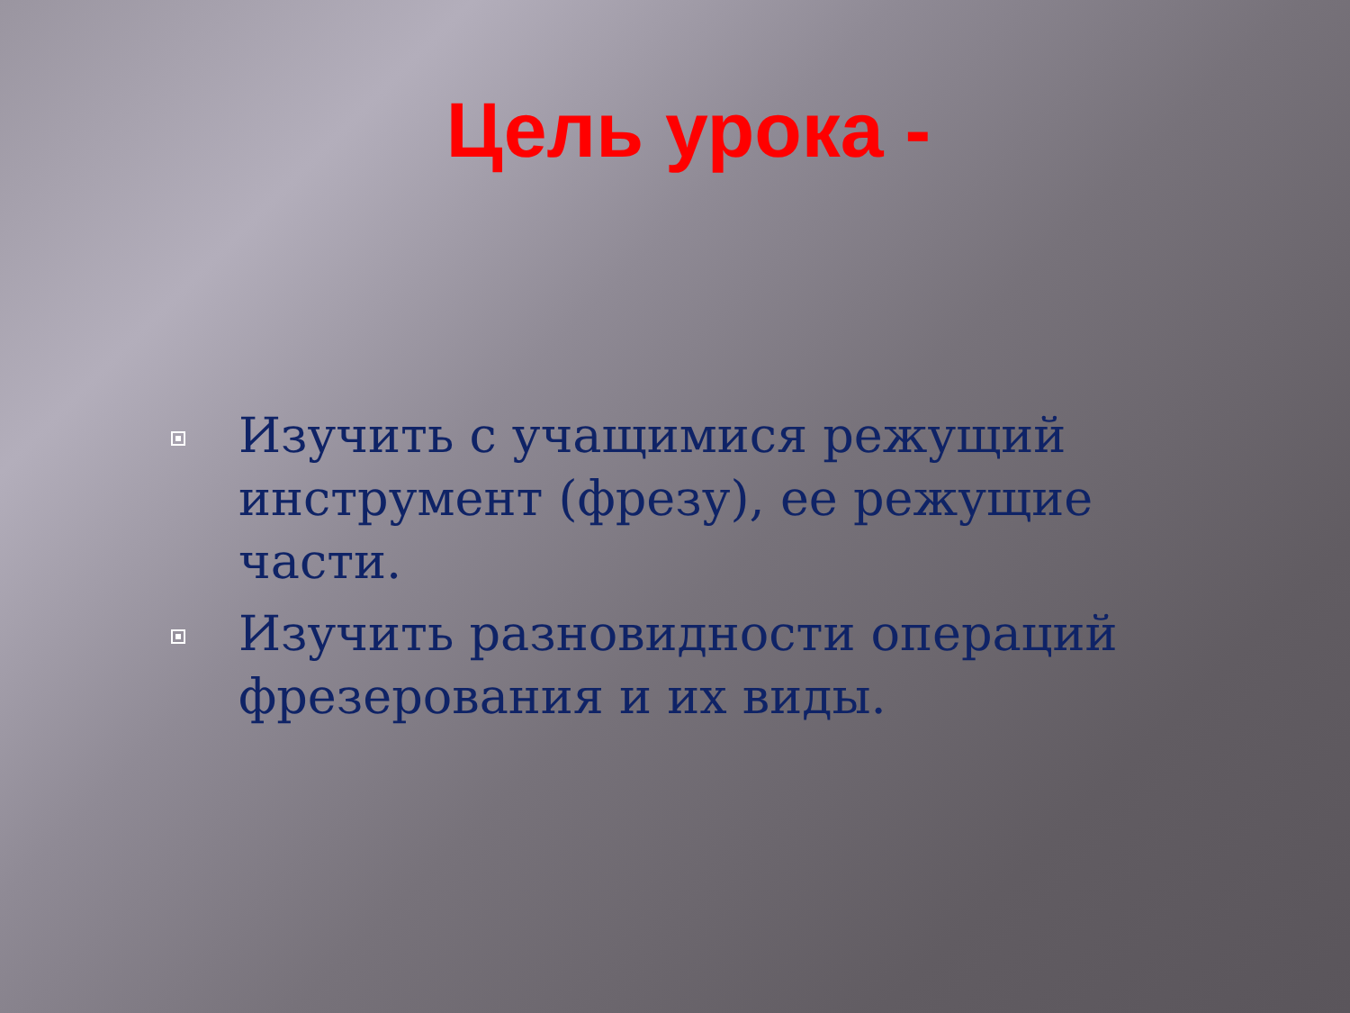Цель урока -
Изучить с учащимися режущий инструмент (фрезу), ее режущие части.
Изучить разновидности операций фрезерования и их виды.